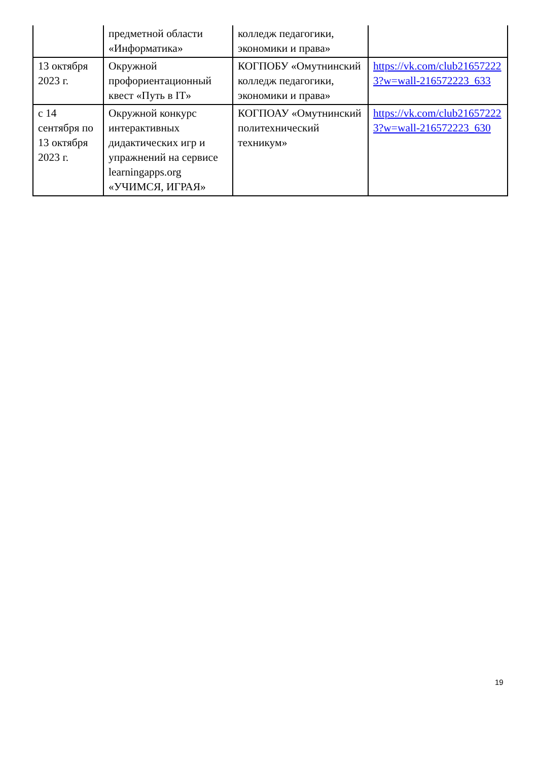| | предметной области «Информатика» | колледж педагогики, экономики и права» | |
| 13 октября 2023 г. | Окружной профориентационный квест «Путь в IT» | КОГПОБУ «Омутнинский колледж педагогики, экономики и права» | https://vk.com/club216572223?w=wall-216572223_633 |
| с 14 сентября по 13 октября 2023 г. | Окружной конкурс интерактивных дидактических игр и упражнений на сервисе learningapps.org «УЧИМСЯ, ИГРАЯ» | КОГПОАУ «Омутнинский политехнический техникум» | https://vk.com/club216572223?w=wall-216572223_630 |
19